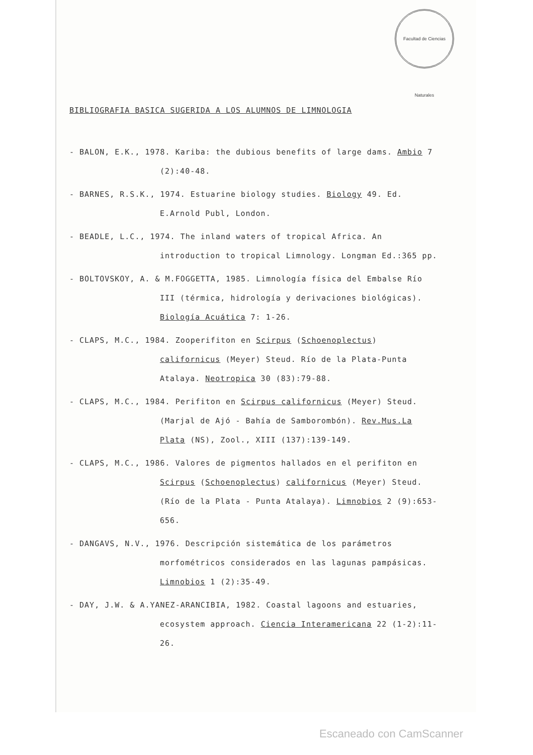Facultad de Ciencias Naturales
BIBLIOGRAFIA BASICA SUGERIDA A LOS ALUMNOS DE LIMNOLOGIA
- BALON, E.K., 1978. Kariba: the dubious benefits of large dams. Ambio 7 (2):40-48.
- BARNES, R.S.K., 1974. Estuarine biology studies. Biology 49. Ed. E.Arnold Publ, London.
- BEADLE, L.C., 1974. The inland waters of tropical Africa. An introduction to tropical Limnology. Longman Ed.:365 pp.
- BOLTOVSKOY, A. & M.FOGGETTA, 1985. Limnología física del Embalse Río III (térmica, hidrología y derivaciones biológicas). Biología Acuática 7: 1-26.
- CLAPS, M.C., 1984. Zooperifiton en Scirpus (Schoenoplectus) californicus (Meyer) Steud. Río de la Plata-Punta Atalaya. Neotropica 30 (83):79-88.
- CLAPS, M.C., 1984. Perifiton en Scirpus californicus (Meyer) Steud. (Marjal de Ajó - Bahía de Samborombón). Rev.Mus.La Plata (NS), Zool., XIII (137):139-149.
- CLAPS, M.C., 1986. Valores de pigmentos hallados en el perifiton en Scirpus (Schoenoplectus) californicus (Meyer) Steud. (Río de la Plata - Punta Atalaya). Limnobios 2 (9):653-656.
- DANGAVS, N.V., 1976. Descripción sistemática de los parámetros morfométricos considerados en las lagunas pampásicas. Limnobios 1 (2):35-49.
- DAY, J.W. & A.YANEZ-ARANCIBIA, 1982. Coastal lagoons and estuaries, ecosystem approach. Ciencia Interamericana 22 (1-2):11-26.
Escaneado con CamScanner